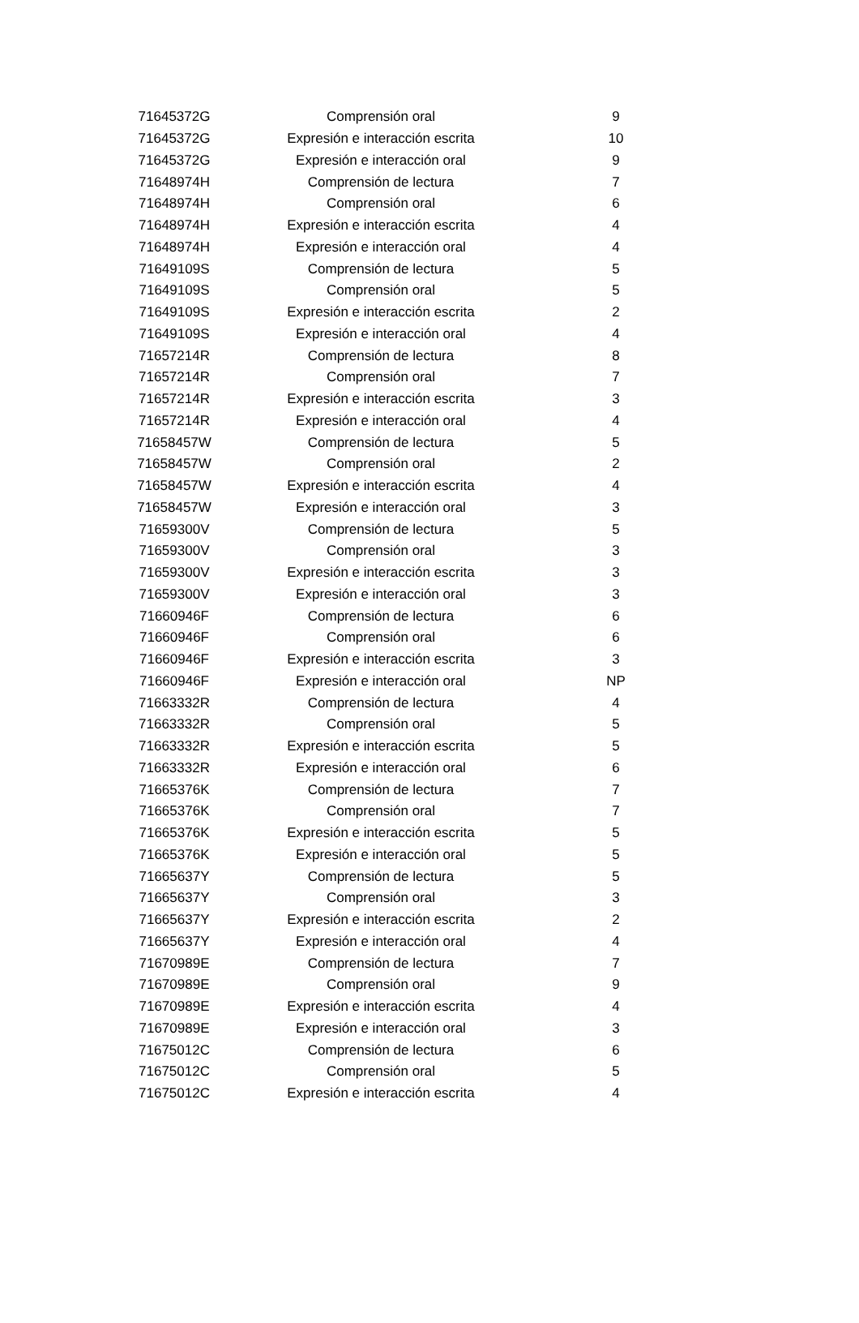| 71645372G | Comprensión oral | 9 |
| 71645372G | Expresión e interacción escrita | 10 |
| 71645372G | Expresión e interacción oral | 9 |
| 71648974H | Comprensión de lectura | 7 |
| 71648974H | Comprensión oral | 6 |
| 71648974H | Expresión e interacción escrita | 4 |
| 71648974H | Expresión e interacción oral | 4 |
| 71649109S | Comprensión de lectura | 5 |
| 71649109S | Comprensión oral | 5 |
| 71649109S | Expresión e interacción escrita | 2 |
| 71649109S | Expresión e interacción oral | 4 |
| 71657214R | Comprensión de lectura | 8 |
| 71657214R | Comprensión oral | 7 |
| 71657214R | Expresión e interacción escrita | 3 |
| 71657214R | Expresión e interacción oral | 4 |
| 71658457W | Comprensión de lectura | 5 |
| 71658457W | Comprensión oral | 2 |
| 71658457W | Expresión e interacción escrita | 4 |
| 71658457W | Expresión e interacción oral | 3 |
| 71659300V | Comprensión de lectura | 5 |
| 71659300V | Comprensión oral | 3 |
| 71659300V | Expresión e interacción escrita | 3 |
| 71659300V | Expresión e interacción oral | 3 |
| 71660946F | Comprensión de lectura | 6 |
| 71660946F | Comprensión oral | 6 |
| 71660946F | Expresión e interacción escrita | 3 |
| 71660946F | Expresión e interacción oral | NP |
| 71663332R | Comprensión de lectura | 4 |
| 71663332R | Comprensión oral | 5 |
| 71663332R | Expresión e interacción escrita | 5 |
| 71663332R | Expresión e interacción oral | 6 |
| 71665376K | Comprensión de lectura | 7 |
| 71665376K | Comprensión oral | 7 |
| 71665376K | Expresión e interacción escrita | 5 |
| 71665376K | Expresión e interacción oral | 5 |
| 71665637Y | Comprensión de lectura | 5 |
| 71665637Y | Comprensión oral | 3 |
| 71665637Y | Expresión e interacción escrita | 2 |
| 71665637Y | Expresión e interacción oral | 4 |
| 71670989E | Comprensión de lectura | 7 |
| 71670989E | Comprensión oral | 9 |
| 71670989E | Expresión e interacción escrita | 4 |
| 71670989E | Expresión e interacción oral | 3 |
| 71675012C | Comprensión de lectura | 6 |
| 71675012C | Comprensión oral | 5 |
| 71675012C | Expresión e interacción escrita | 4 |